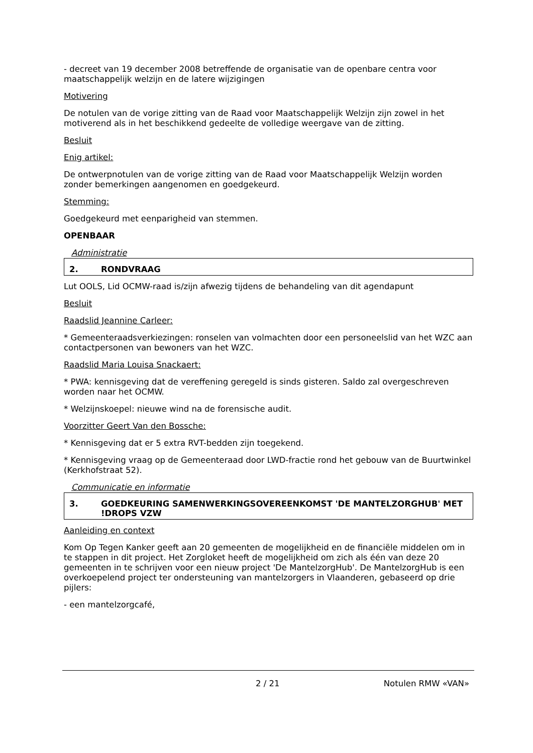- decreet van 19 december 2008 betreffende de organisatie van de openbare centra voor maatschappelijk welzijn en de latere wijzigingen
Motivering
De notulen van de vorige zitting van de Raad voor Maatschappelijk Welzijn zijn zowel in het motiverend als in het beschikkend gedeelte de volledige weergave van de zitting.
Besluit
Enig artikel:
De ontwerpnotulen van de vorige zitting van de Raad voor Maatschappelijk Welzijn worden zonder bemerkingen aangenomen en goedgekeurd.
Stemming:
Goedgekeurd met eenparigheid van stemmen.
OPENBAAR
Administratie
2. RONDVRAAG
Lut OOLS, Lid OCMW-raad is/zijn afwezig tijdens de behandeling van dit agendapunt
Besluit
Raadslid Jeannine Carleer:
* Gemeenteraadsverkiezingen: ronselen van volmachten door een personeelslid van het WZC aan contactpersonen van bewoners van het WZC.
Raadslid Maria Louisa Snackaert:
* PWA: kennisgeving dat de vereffening geregeld is sinds gisteren. Saldo zal overgeschreven worden naar het OCMW.
* Welzijnskoepel: nieuwe wind na de forensische audit.
Voorzitter Geert Van den Bossche:
* Kennisgeving dat er 5 extra RVT-bedden zijn toegekend.
* Kennisgeving vraag op de Gemeenteraad door LWD-fractie rond het gebouw van de Buurtwinkel (Kerkhofstraat 52).
Communicatie en informatie
3. GOEDKEURING SAMENWERKINGSOVEREENKOMST 'DE MANTELZORGHUB' MET !DROPS VZW
Aanleiding en context
Kom Op Tegen Kanker geeft aan 20 gemeenten de mogelijkheid en de financiële middelen om in te stappen in dit project. Het Zorgloket heeft de mogelijkheid om zich als één van deze 20 gemeenten in te schrijven voor een nieuw project 'De MantelzorgHub'. De MantelzorgHub is een overkoepelend project ter ondersteuning van mantelzorgers in Vlaanderen, gebaseerd op drie pijlers:
- een mantelzorgcafé,
2 / 21 Notulen RMW «VAN»